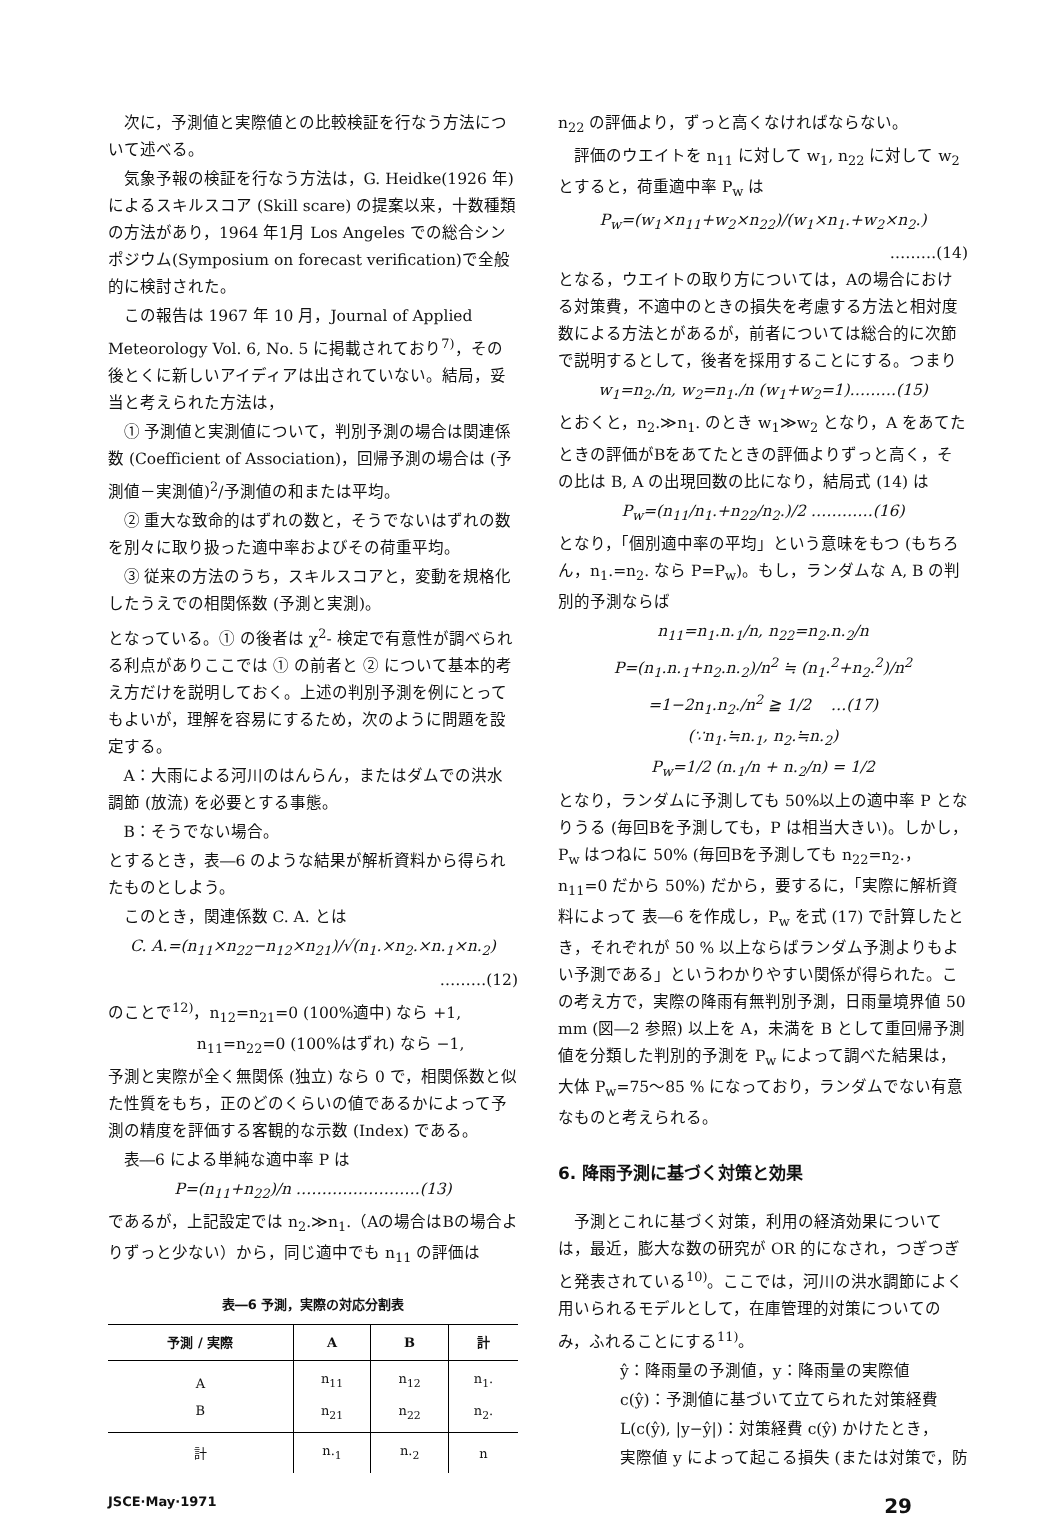次に，予測値と実際値との比較検証を行なう方法について述べる。
気象予報の検証を行なう方法は，G. Heidke(1926 年)によるスキルスコア (Skill scare) の提案以来，十数種類の方法があり，1964 年1月 Los Angeles での総合シンポジウム(Symposium on forecast verification)で全般的に検討された。
この報告は 1967 年 10 月，Journal of Applied Meteorology Vol. 6, No. 5 に掲載されており<sup>7)</sup>，その後とくに新しいアイディアは出されていない。結局，妥当と考えられた方法は，
① 予測値と実測値について，判別予測の場合は関連係数 (Coefficient of Association)，回帰予測の場合は (予測値－実測値)<sup>2</sup>/予測値の和または平均。
② 重大な致命的はずれの数と，そうでないはずれの数を別々に取り扱った適中率およびその荷重平均。
③ 従来の方法のうち，スキルスコアと，変動を規格化したうえでの相関係数 (予測と実測)。
となっている。① の後者は χ<sup>2</sup>- 検定で有意性が調べられる利点がありここでは ① の前者と ② について基本的考え方だけを説明しておく。上述の判別予測を例にとってもよいが，理解を容易にするため，次のように問題を設定する。
A：大雨による河川のはんらん，またはダムでの洪水調節 (放流) を必要とする事態。
B：そうでない場合。
とするとき，表―6 のような結果が解析資料から得られたものとしよう。
このとき，関連係数 C. A. とは
C. A.=(n<sub>11</sub>×n<sub>22</sub>−n<sub>12</sub>×n<sub>21</sub>)/√(n<sub>1</sub>.×n<sub>2</sub>.×n.<sub>1</sub>×n.<sub>2</sub>)
………(12)
のことで<sup>12)</sup>，n<sub>12</sub>=n<sub>21</sub>=0 (100%適中) なら +1,
n<sub>11</sub>=n<sub>22</sub>=0 (100%はずれ) なら −1,
予測と実際が全く無関係 (独立) なら 0 で，相関係数と似た性質をもち，正のどのくらいの値であるかによって予測の精度を評価する客観的な示数 (Index) である。
表―6 による単純な適中率 P は
P=(n<sub>11</sub>+n<sub>22</sub>)/n ……………………(13)
であるが，上記設定では n<sub>2</sub>.≫n<sub>1</sub>.（Aの場合はBの場合よりずっと少ない）から，同じ適中でも n<sub>11</sub> の評価は
表―6 予測，実際の対応分割表
| 予測 / 実際 | A | B | 計 |
| --- | --- | --- | --- |
| A B | n<sub>11</sub> n<sub>21</sub> | n<sub>12</sub> n<sub>22</sub> | n<sub>1</sub>. n<sub>2</sub>. |
| 計 | n.<sub>1</sub> | n.<sub>2</sub> | n |
n<sub>22</sub> の評価より，ずっと高くなければならない。
評価のウエイトを n<sub>11</sub> に対して w<sub>1</sub>, n<sub>22</sub> に対して w<sub>2</sub> とすると，荷重適中率 P<sub>w</sub> は
P<sub>w</sub>=(w<sub>1</sub>×n<sub>11</sub>+w<sub>2</sub>×n<sub>22</sub>)/(w<sub>1</sub>×n<sub>1</sub>.+w<sub>2</sub>×n<sub>2</sub>.)
………(14)
となる，ウエイトの取り方については，Aの場合における対策費，不適中のときの損失を考慮する方法と相対度数による方法とがあるが，前者については総合的に次節で説明するとして，後者を採用することにする。つまり
w<sub>1</sub>=n<sub>2</sub>./n, w<sub>2</sub>=n<sub>1</sub>./n (w<sub>1</sub>+w<sub>2</sub>=1)………(15)
とおくと，n<sub>2</sub>.≫n<sub>1</sub>. のとき w<sub>1</sub>≫w<sub>2</sub> となり，A をあてたときの評価がBをあてたときの評価よりずっと高く，その比は B, A の出現回数の比になり，結局式 (14) は
P<sub>w</sub>=(n<sub>11</sub>/n<sub>1</sub>.+n<sub>22</sub>/n<sub>2</sub>.)/2 …………(16)
となり，「個別適中率の平均」という意味をもつ (もちろん，n<sub>1</sub>.=n<sub>2</sub>. なら P=P<sub>w</sub>)。もし，ランダムな A, B の判別的予測ならば
n<sub>11</sub>=n<sub>1</sub>.n.<sub>1</sub>/n, n<sub>22</sub>=n<sub>2</sub>.n.<sub>2</sub>/n
P=(n<sub>1</sub>.n.<sub>1</sub>+n<sub>2</sub>.n.<sub>2</sub>)/n<sup>2</sup> ≒ (n<sub>1</sub>.<sup>2</sup>+n<sub>2</sub>.<sup>2</sup>)/n<sup>2</sup>
=1−2n<sub>1</sub>.n<sub>2</sub>./n<sup>2</sup> ≧ 1/2 …(17)
(∵n<sub>1</sub>.≒n.<sub>1</sub>, n<sub>2</sub>.≒n.<sub>2</sub>)
P<sub>w</sub>=1/2 (n.<sub>1</sub>/n + n.<sub>2</sub>/n) = 1/2
となり，ランダムに予測しても 50%以上の適中率 P となりうる (毎回Bを予測しても，P は相当大きい)。しかし，P<sub>w</sub> はつねに 50% (毎回Bを予測しても n<sub>22</sub>=n<sub>2</sub>.，n<sub>11</sub>=0 だから 50%) だから，要するに，「実際に解析資料によって 表―6 を作成し，P<sub>w</sub> を式 (17) で計算したとき，それぞれが 50 % 以上ならばランダム予測よりもよい予測である」というわかりやすい関係が得られた。この考え方で，実際の降雨有無判別予測，日雨量境界値 50 mm (図―2 参照) 以上を A，未満を B として重回帰予測値を分類した判別的予測を P<sub>w</sub> によって調べた結果は，大体 P<sub>w</sub>=75～85 % になっており，ランダムでない有意なものと考えられる。
6. 降雨予測に基づく対策と効果
予測とこれに基づく対策，利用の経済効果については，最近，膨大な数の研究が OR 的になされ，つぎつぎと発表されている<sup>10)</sup>。ここでは，河川の洪水調節によく用いられるモデルとして，在庫管理的対策についてのみ，ふれることにする<sup>11)</sup>。
ŷ：降雨量の予測値，y：降雨量の実際値
c(ŷ)：予測値に基づいて立てられた対策経費
L(c(ŷ), |y−ŷ|)：対策経費 c(ŷ) かけたとき，
実際値 y によって起こる損失 (または対策で，防
JSCE·May·1971 29